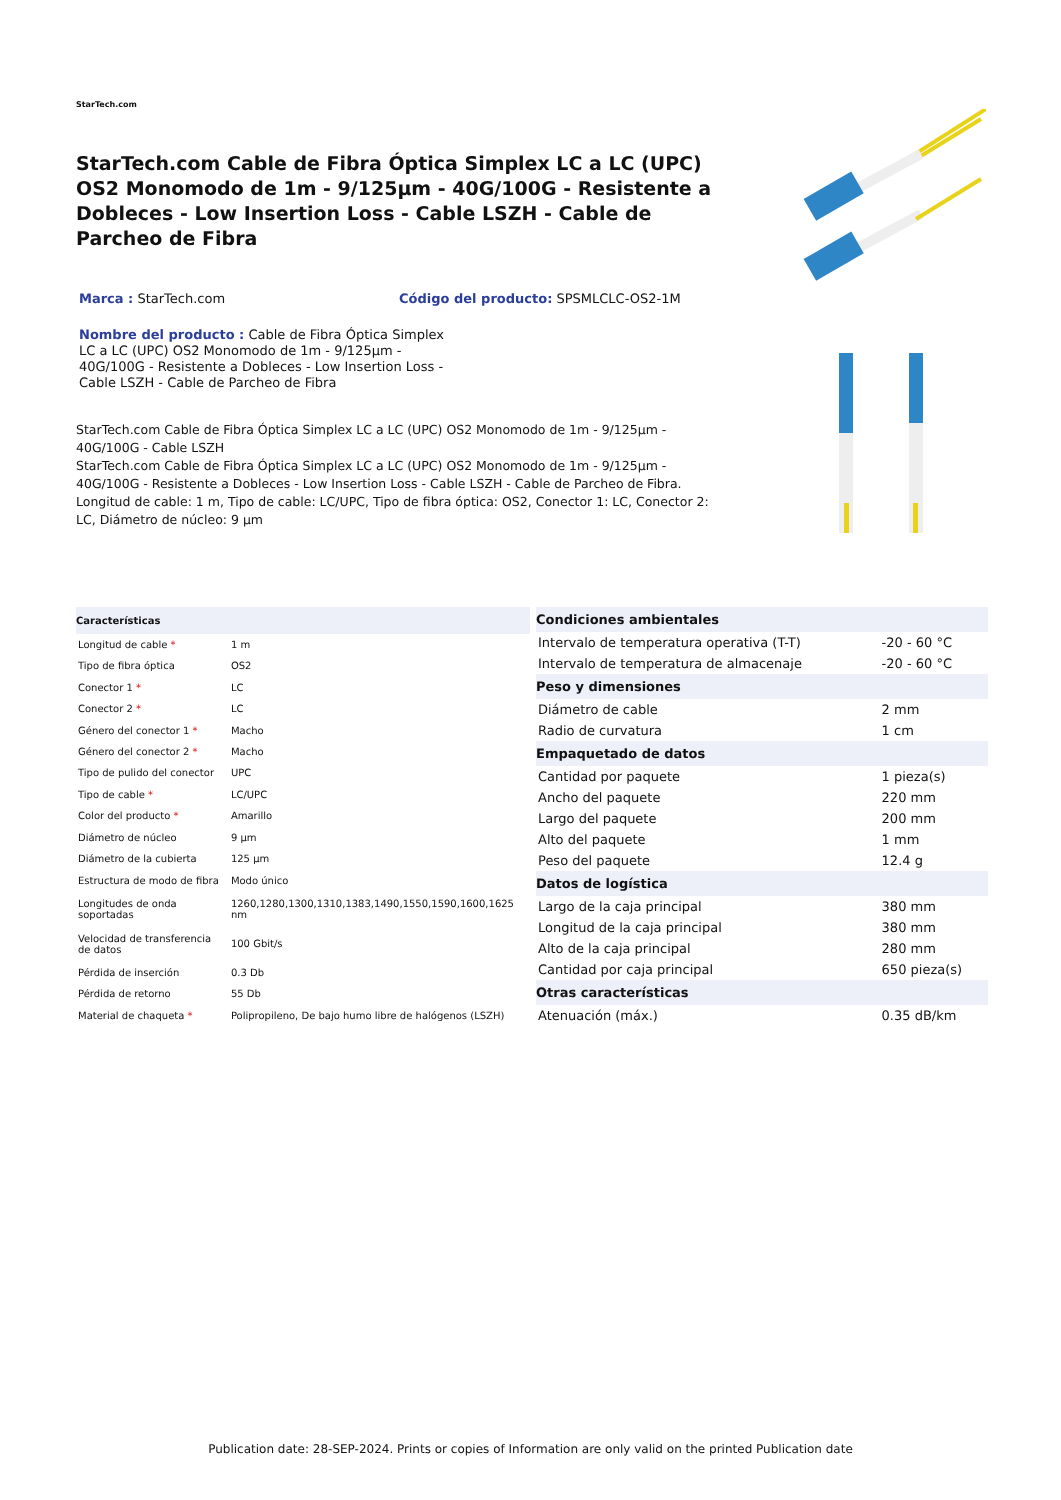StarTech.com
StarTech.com Cable de Fibra Óptica Simplex LC a LC (UPC) OS2 Monomodo de 1m - 9/125µm - 40G/100G - Resistente a Dobleces - Low Insertion Loss - Cable LSZH - Cable de Parcheo de Fibra
Marca : StarTech.com Código del producto: SPSMLCLC-OS2-1M
Nombre del producto : Cable de Fibra Óptica Simplex LC a LC (UPC) OS2 Monomodo de 1m - 9/125µm - 40G/100G - Resistente a Dobleces - Low Insertion Loss - Cable LSZH - Cable de Parcheo de Fibra
StarTech.com Cable de Fibra Óptica Simplex LC a LC (UPC) OS2 Monomodo de 1m - 9/125µm - 40G/100G - Cable LSZH
StarTech.com Cable de Fibra Óptica Simplex LC a LC (UPC) OS2 Monomodo de 1m - 9/125µm - 40G/100G - Resistente a Dobleces - Low Insertion Loss - Cable LSZH - Cable de Parcheo de Fibra. Longitud de cable: 1 m, Tipo de cable: LC/UPC, Tipo de fibra óptica: OS2, Conector 1: LC, Conector 2: LC, Diámetro de núcleo: 9 µm
| Características | |
| --- | --- |
| Longitud de cable * | 1 m |
| Tipo de fibra óptica | OS2 |
| Conector 1 * | LC |
| Conector 2 * | LC |
| Género del conector 1 * | Macho |
| Género del conector 2 * | Macho |
| Tipo de pulido del conector | UPC |
| Tipo de cable * | LC/UPC |
| Color del producto * | Amarillo |
| Diámetro de núcleo | 9 µm |
| Diámetro de la cubierta | 125 µm |
| Estructura de modo de fibra | Modo único |
| Longitudes de onda soportadas | 1260,1280,1300,1310,1383,1490,1550,1590,1600,1625 nm |
| Velocidad de transferencia de datos | 100 Gbit/s |
| Pérdida de inserción | 0.3 Db |
| Pérdida de retorno | 55 Db |
| Material de chaqueta * | Polipropileno, De bajo humo libre de halógenos (LSZH) |
| Condiciones ambientales | |
| --- | --- |
| Intervalo de temperatura operativa (T-T) | -20 - 60 °C |
| Intervalo de temperatura de almacenaje | -20 - 60 °C |
| Peso y dimensiones | |
| Diámetro de cable | 2 mm |
| Radio de curvatura | 1 cm |
| Empaquetado de datos | |
| Cantidad por paquete | 1 pieza(s) |
| Ancho del paquete | 220 mm |
| Largo del paquete | 200 mm |
| Alto del paquete | 1 mm |
| Peso del paquete | 12.4 g |
| Datos de logística | |
| Largo de la caja principal | 380 mm |
| Longitud de la caja principal | 380 mm |
| Alto de la caja principal | 280 mm |
| Cantidad por caja principal | 650 pieza(s) |
| Otras características | |
| Atenuación (máx.) | 0.35 dB/km |
Publication date: 28-SEP-2024. Prints or copies of Information are only valid on the printed Publication date